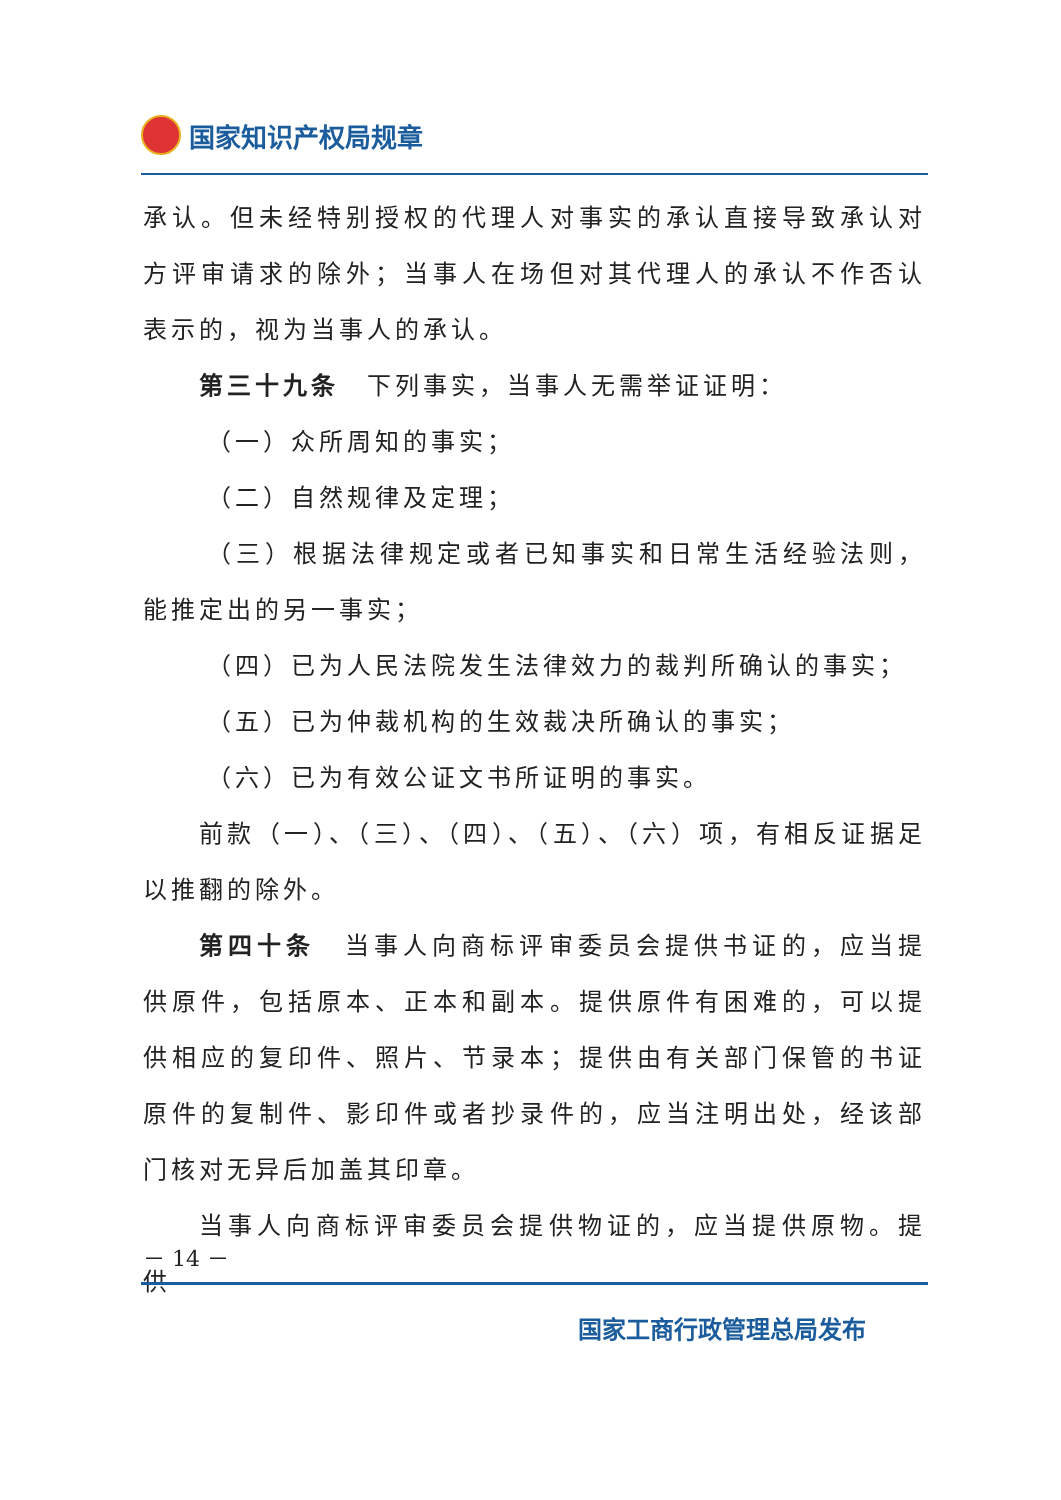国家知识产权局规章
承认。但未经特别授权的代理人对事实的承认直接导致承认对方评审请求的除外；当事人在场但对其代理人的承认不作否认表示的，视为当事人的承认。
第三十九条　下列事实，当事人无需举证证明：
（一）众所周知的事实；
（二）自然规律及定理；
（三）根据法律规定或者已知事实和日常生活经验法则，能推定出的另一事实；
（四）已为人民法院发生法律效力的裁判所确认的事实；
（五）已为仲裁机构的生效裁决所确认的事实；
（六）已为有效公证文书所证明的事实。
前款（一）、（三）、（四）、（五）、（六）项，有相反证据足以推翻的除外。
第四十条　当事人向商标评审委员会提供书证的，应当提供原件，包括原本、正本和副本。提供原件有困难的，可以提供相应的复印件、照片、节录本；提供由有关部门保管的书证原件的复制件、影印件或者抄录件的，应当注明出处，经该部门核对无异后加盖其印章。
当事人向商标评审委员会提供物证的，应当提供原物。提供
－ 14 －
国家工商行政管理总局发布